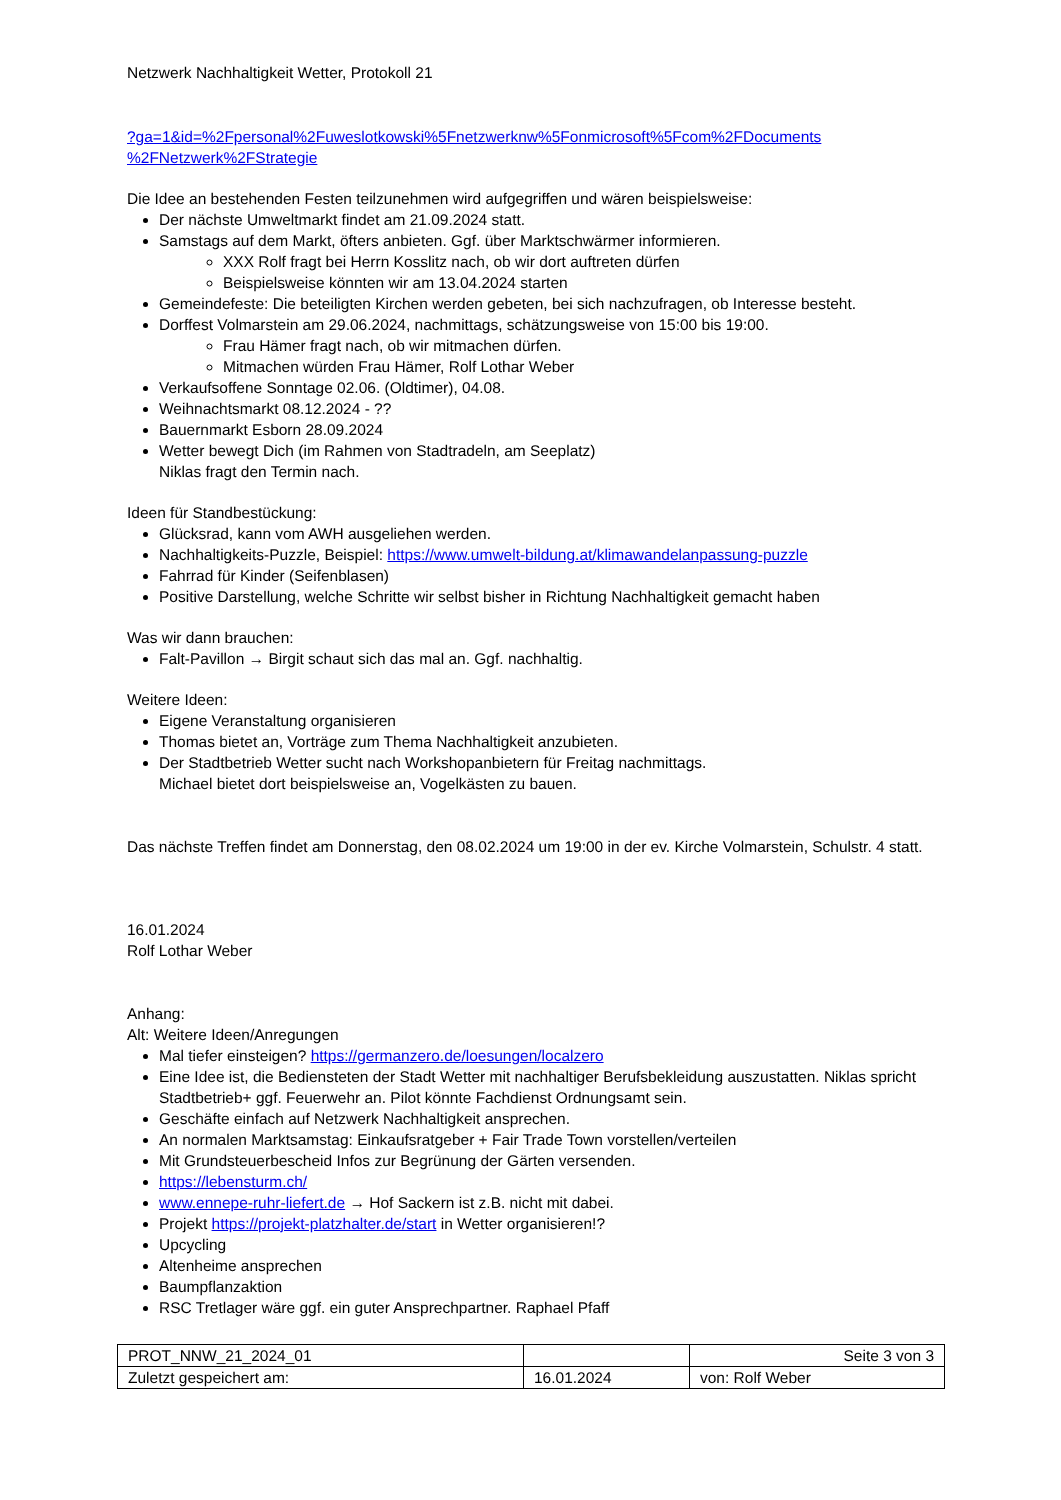Netzwerk Nachhaltigkeit Wetter, Protokoll 21
?ga=1&id=%2Fpersonal%2Fuweslotkowski%5Fnetzwerknw%5Fonmicrosoft%5Fcom%2FDocuments %2FNetzwerk%2FStrategie
Die Idee an bestehenden Festen teilzunehmen wird aufgegriffen und wären beispielsweise:
Der nächste Umweltmarkt findet am 21.09.2024 statt.
Samstags auf dem Markt, öfters anbieten. Ggf. über Marktschwärmer informieren.
XXX Rolf fragt bei Herrn Kosslitz nach, ob wir dort auftreten dürfen
Beispielsweise könnten wir am 13.04.2024 starten
Gemeindefeste: Die beteiligten Kirchen werden gebeten, bei sich nachzufragen, ob Interesse besteht.
Dorffest Volmarstein am 29.06.2024, nachmittags, schätzungsweise von 15:00 bis 19:00.
Frau Hämer fragt nach, ob wir mitmachen dürfen.
Mitmachen würden Frau Hämer, Rolf Lothar Weber
Verkaufsoffene Sonntage 02.06. (Oldtimer), 04.08.
Weihnachtsmarkt 08.12.2024 - ??
Bauernmarkt Esborn 28.09.2024
Wetter bewegt Dich (im Rahmen von Stadtradeln, am Seeplatz)
Niklas fragt den Termin nach.
Ideen für Standbestückung:
Glücksrad, kann vom AWH ausgeliehen werden.
Nachhaltigkeits-Puzzle, Beispiel: https://www.umwelt-bildung.at/klimawandelanpassung-puzzle
Fahrrad für Kinder (Seifenblasen)
Positive Darstellung, welche Schritte wir selbst bisher in Richtung Nachhaltigkeit gemacht haben
Was wir dann brauchen:
Falt-Pavillon → Birgit schaut sich das mal an. Ggf. nachhaltig.
Weitere Ideen:
Eigene Veranstaltung organisieren
Thomas bietet an, Vorträge zum Thema Nachhaltigkeit anzubieten.
Der Stadtbetrieb Wetter sucht nach Workshopanbietern für Freitag nachmittags.
Michael bietet dort beispielsweise an, Vogelkästen zu bauen.
Das nächste Treffen findet am Donnerstag, den 08.02.2024 um 19:00 in der ev. Kirche Volmarstein, Schulstr. 4 statt.
16.01.2024
Rolf Lothar Weber
Anhang:
Alt: Weitere Ideen/Anregungen
Mal tiefer einsteigen? https://germanzero.de/loesungen/localzero
Eine Idee ist, die Bediensteten der Stadt Wetter mit nachhaltiger Berufsbekleidung auszustatten. Niklas spricht Stadtbetrieb+ ggf. Feuerwehr an. Pilot könnte Fachdienst Ordnungsamt sein.
Geschäfte einfach auf Netzwerk Nachhaltigkeit ansprechen.
An normalen Marktsamstag: Einkaufsratgeber + Fair Trade Town vorstellen/verteilen
Mit Grundsteuerbescheid Infos zur Begrünung der Gärten versenden.
https://lebensturm.ch/
www.ennepe-ruhr-liefert.de → Hof Sackern ist z.B. nicht mit dabei.
Projekt https://projekt-platzhalter.de/start in Wetter organisieren!?
Upcycling
Altenheime ansprechen
Baumpflanzaktion
RSC Tretlager wäre ggf. ein guter Ansprechpartner. Raphael Pfaff
| PROT_NNW_21_2024_01 | | Seite 3 von 3 |
| Zuletzt gespeichert am: | 16.01.2024 | von: Rolf Weber |